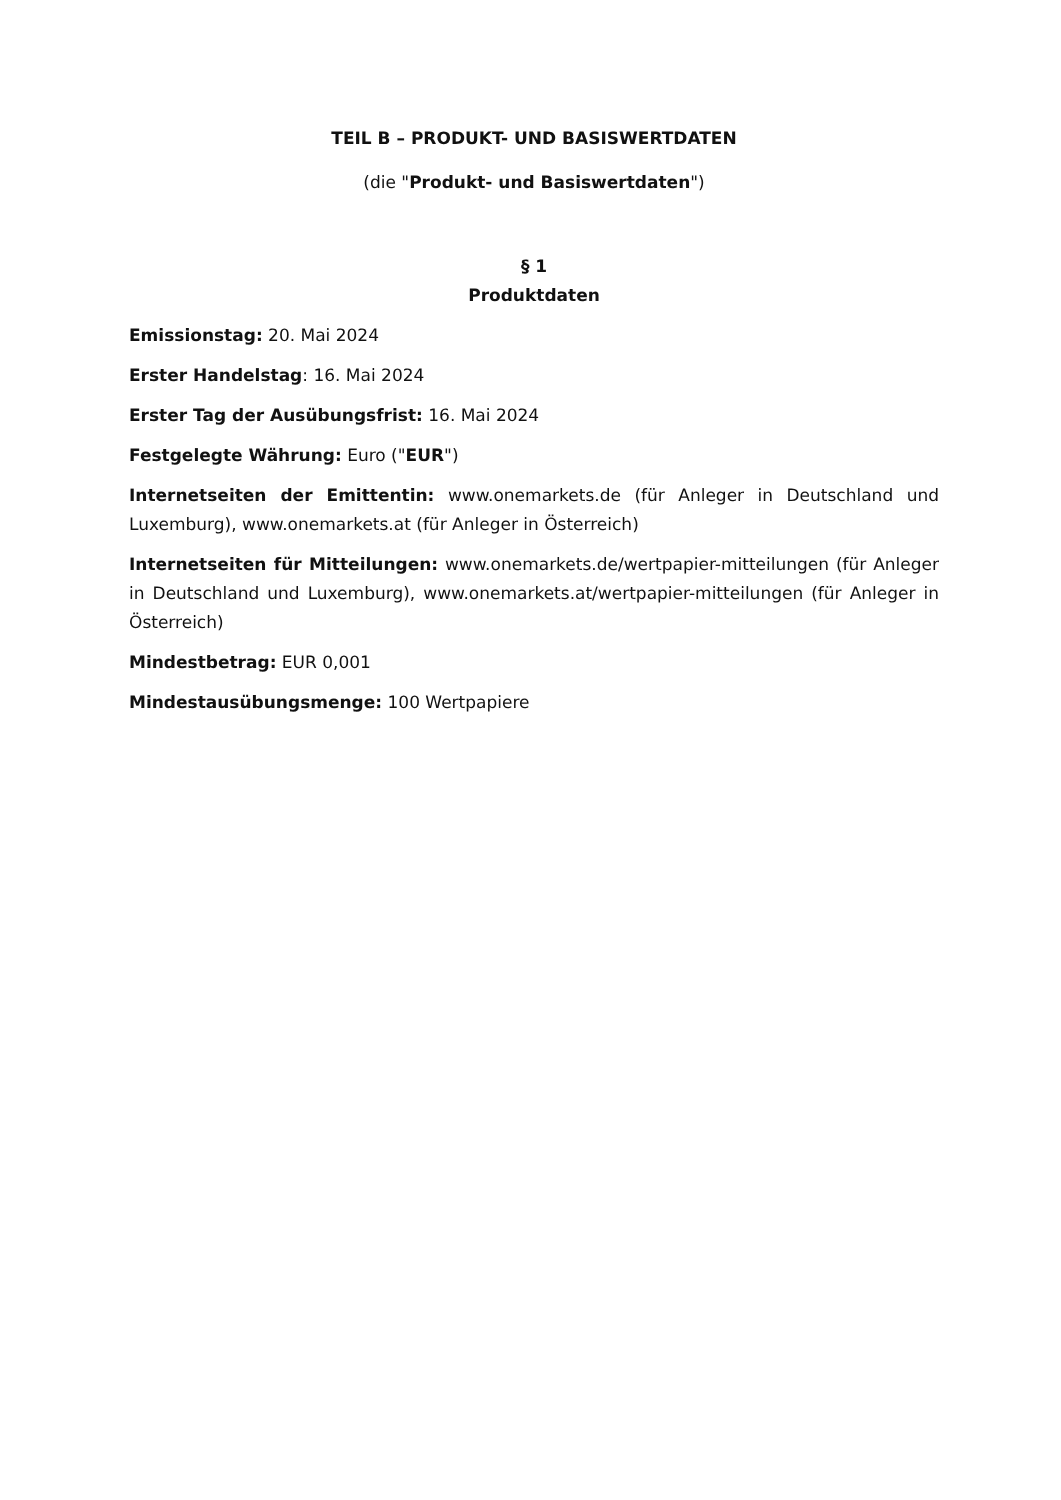TEIL B – PRODUKT- UND BASISWERTDATEN
(die "Produkt- und Basiswertdaten")
§ 1
Produktdaten
Emissionstag: 20. Mai 2024
Erster Handelstag: 16. Mai 2024
Erster Tag der Ausübungsfrist: 16. Mai 2024
Festgelegte Währung: Euro ("EUR")
Internetseiten der Emittentin: www.onemarkets.de (für Anleger in Deutschland und Luxemburg), www.onemarkets.at (für Anleger in Österreich)
Internetseiten für Mitteilungen: www.onemarkets.de/wertpapier-mitteilungen (für Anleger in Deutschland und Luxemburg), www.onemarkets.at/wertpapier-mitteilungen (für Anleger in Österreich)
Mindestbetrag: EUR 0,001
Mindestausübungsmenge: 100 Wertpapiere